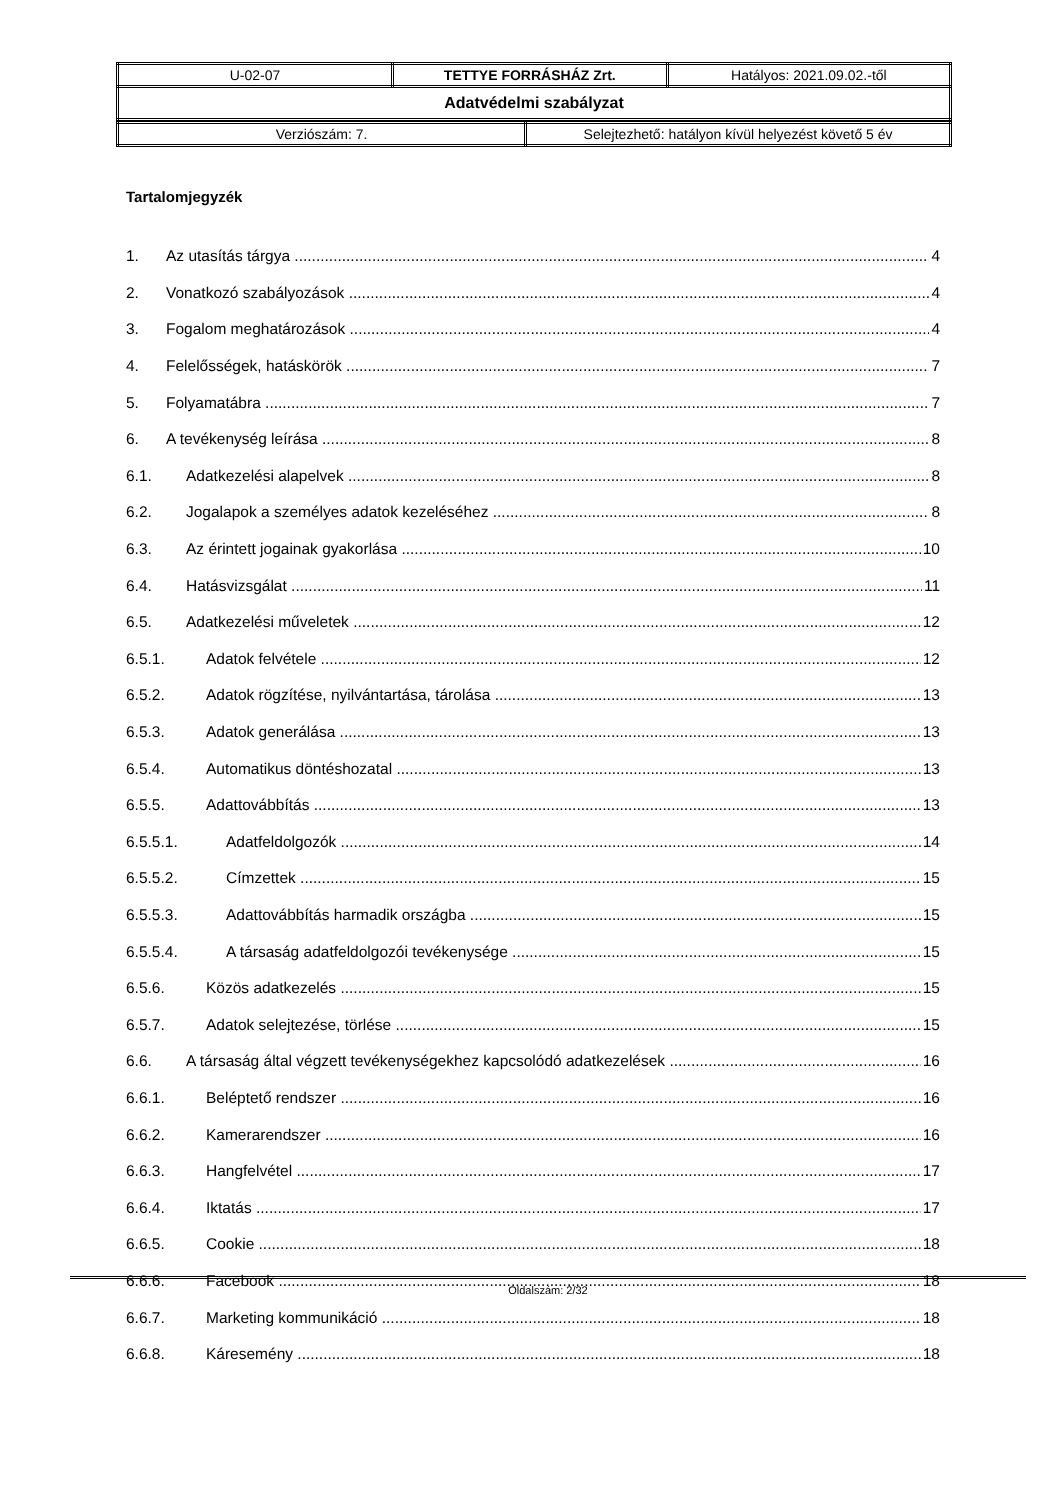| U-02-07 | TETTYE FORRÁSHÁZ Zrt. | Hatályos: 2021.09.02.-től |
| Adatvédelmi szabályzat | | |
| Verziószám: 7. | Selejtezhető: hatályon kívül helyezést követő 5 év |
Tartalomjegyzék
1. Az utasítás tárgya 4
2. Vonatkozó szabályozások 4
3. Fogalom meghatározások 4
4. Felelősségek, hatáskörök 7
5. Folyamatábra 7
6. A tevékenység leírása 8
6.1. Adatkezelési alapelvek 8
6.2. Jogalapok a személyes adatok kezeléséhez 8
6.3. Az érintett jogainak gyakorlása 10
6.4. Hatásvizsgálat 11
6.5. Adatkezelési műveletek 12
6.5.1. Adatok felvétele 12
6.5.2. Adatok rögzítése, nyilvántartása, tárolása 13
6.5.3. Adatok generálása 13
6.5.4. Automatikus döntéshozatal 13
6.5.5. Adattovábbítás 13
6.5.5.1. Adatfeldolgozók 14
6.5.5.2. Címzettek 15
6.5.5.3. Adattovábbítás harmadik országba 15
6.5.5.4. A társaság adatfeldolgozói tevékenysége 15
6.5.6. Közös adatkezelés 15
6.5.7. Adatok selejtezése, törlése 15
6.6. A társaság által végzett tevékenységekhez kapcsolódó adatkezelések 16
6.6.1. Beléptető rendszer 16
6.6.2. Kamerarendszer 16
6.6.3. Hangfelvétel 17
6.6.4. Iktatás 17
6.6.5. Cookie 18
6.6.6. Facebook 18
6.6.7. Marketing kommunikáció 18
6.6.8. Káresemény 18
Oldalszám: 2/32